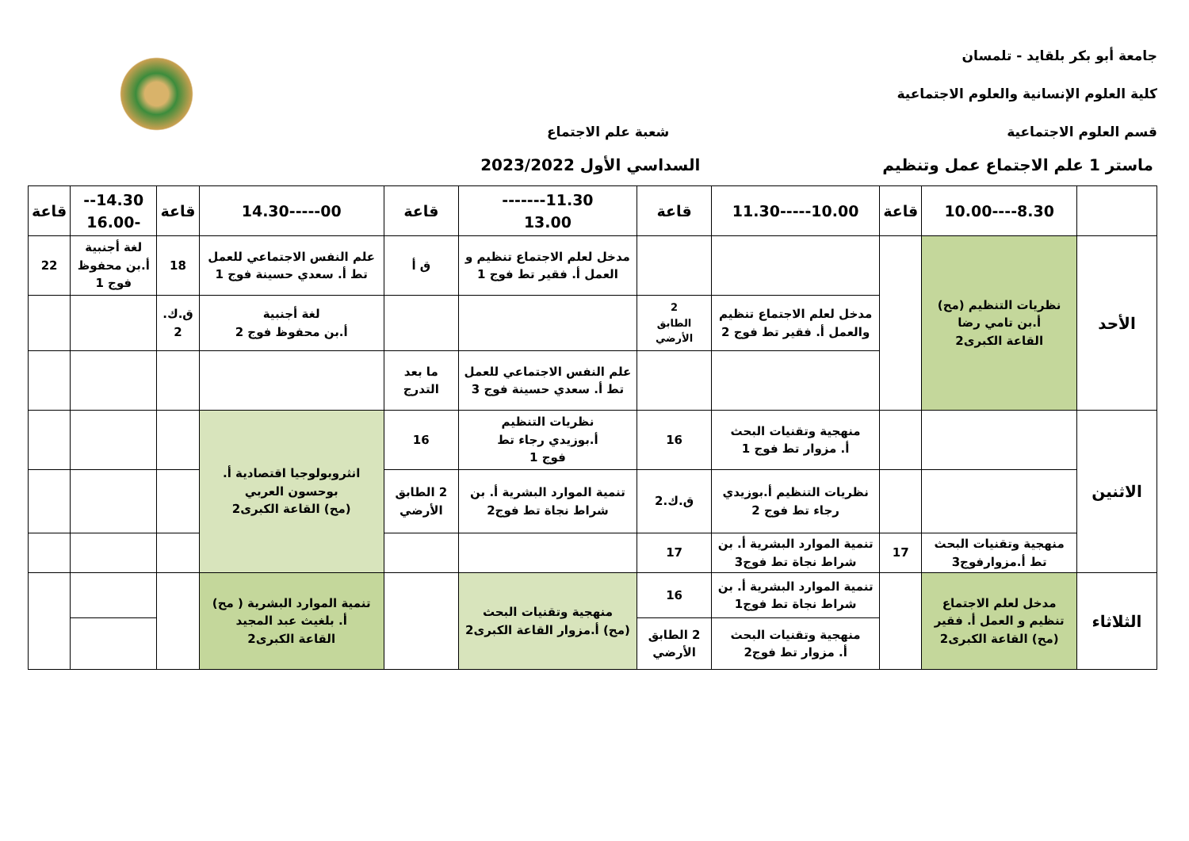جامعة أبو بكر بلقايد - تلمسان
كلية العلوم الإنسانية والعلوم الاجتماعية
قسم العلوم الاجتماعية شعبة علم الاجتماع
ماستر 1 علم الاجتماع عمل وتنظيم السداسي الأول 2023/2022
| | 8.30----10.00 | قاعة | 10.00-----11.30 | قاعة | 11.30------- 13.00 | قاعة | 00-----14.30 | قاعة | 14.30---16.00 | قاعة |
| --- | --- | --- | --- | --- | --- | --- | --- | --- | --- | --- |
| الأحد | نظريات التنظيم (مح) أ.بن تامي رضا القاعة الكبرى2 | | | | مدخل لعلم الاجتماع تنظيم و العمل أ. فقير تط فوج 1 | ق أ | علم النفس الاجتماعي للعمل تط أ. سعدي حسينة فوج 1 | 18 | لغة أجنبية أ.بن محفوظ فوج 1 | 22 |
| | | | مدخل لعلم الاجتماع تنظيم والعمل أ. فقير تط فوج 2 | 2 الطابق الأرضي | | | لغة أجنبية أ.بن محفوظ فوج 2 | ق.ك. 2 | | |
| | | | | | علم النفس الاجتماعي للعمل تط أ. سعدي حسينة فوج 3 | ما بعد التدرج | | | | |
| الاثنين | | | منهجية وتقنيات البحث أ. مزوار تط فوج 1 | 16 | نظريات التنظيم أ.بوزيدي رجاء تط فوج 1 | 16 | انثروبولوجيا اقتصادية أ. بوحسون العربي (مح) القاعة الكبرى2 | | | |
| | | | نظريات التنظيم أ.بوزيدي رجاء تط فوج 2 | ق.ك.2 | تنمية الموارد البشرية أ. بن شراط نجاة تط فوج2 | 2 الطابق الأرضي | | | | |
| | منهجية وتقنيات البحث تط أ.مزوارفوج3 | 17 | تنمية الموارد البشرية أ. بن شراط نجاة تط فوج3 | 17 | | | | | | |
| الثلاثاء | مدخل لعلم الاجتماع تنظيم و العمل أ. فقير (مح) القاعة الكبرى2 | | تنمية الموارد البشرية أ. بن شراط نجاة تط فوج1 | 16 | منهجية وتقنيات البحث (مح) أ.مزوار القاعة الكبرى2 | | تنمية الموارد البشرية ( مح) أ. بلغيث عبد المجيد القاعة الكبرى2 | | | |
| | | | منهجية وتقنيات البحث أ. مزوار تط فوج2 | 2 الطابق الأرضي | | | | | | |